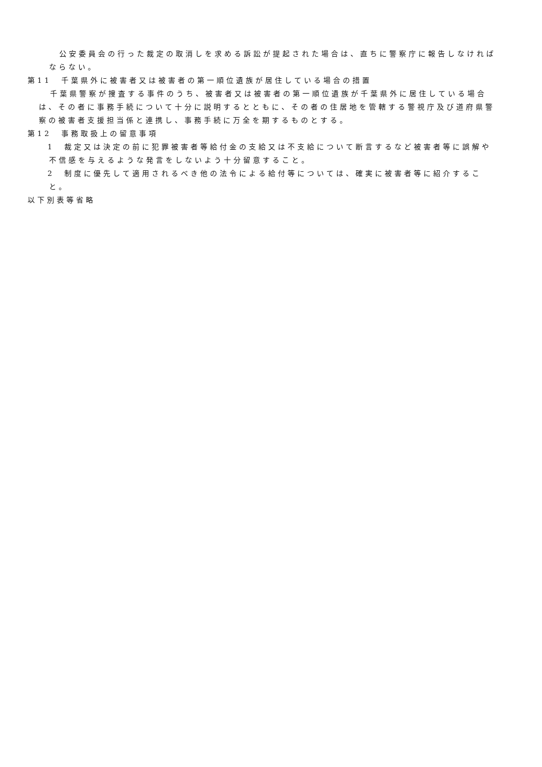公安委員会の行った裁定の取消しを求める訴訟が提起された場合は、直ちに警察庁に報告しなければならない。
第11　千葉県外に被害者又は被害者の第一順位遺族が居住している場合の措置
千葉県警察が捜査する事件のうち、被害者又は被害者の第一順位遺族が千葉県外に居住している場合は、その者に事務手続について十分に説明するとともに、その者の住居地を管轄する警視庁及び道府県警察の被害者支援担当係と連携し、事務手続に万全を期するものとする。
第12　事務取扱上の留意事項
　1　裁定又は決定の前に犯罪被害者等給付金の支給又は不支給について断言するなど被害者等に誤解や不信感を与えるような発言をしないよう十分留意すること。
　2　制度に優先して適用されるべき他の法令による給付等については、確実に被害者等に紹介すること。
以下別表等省略